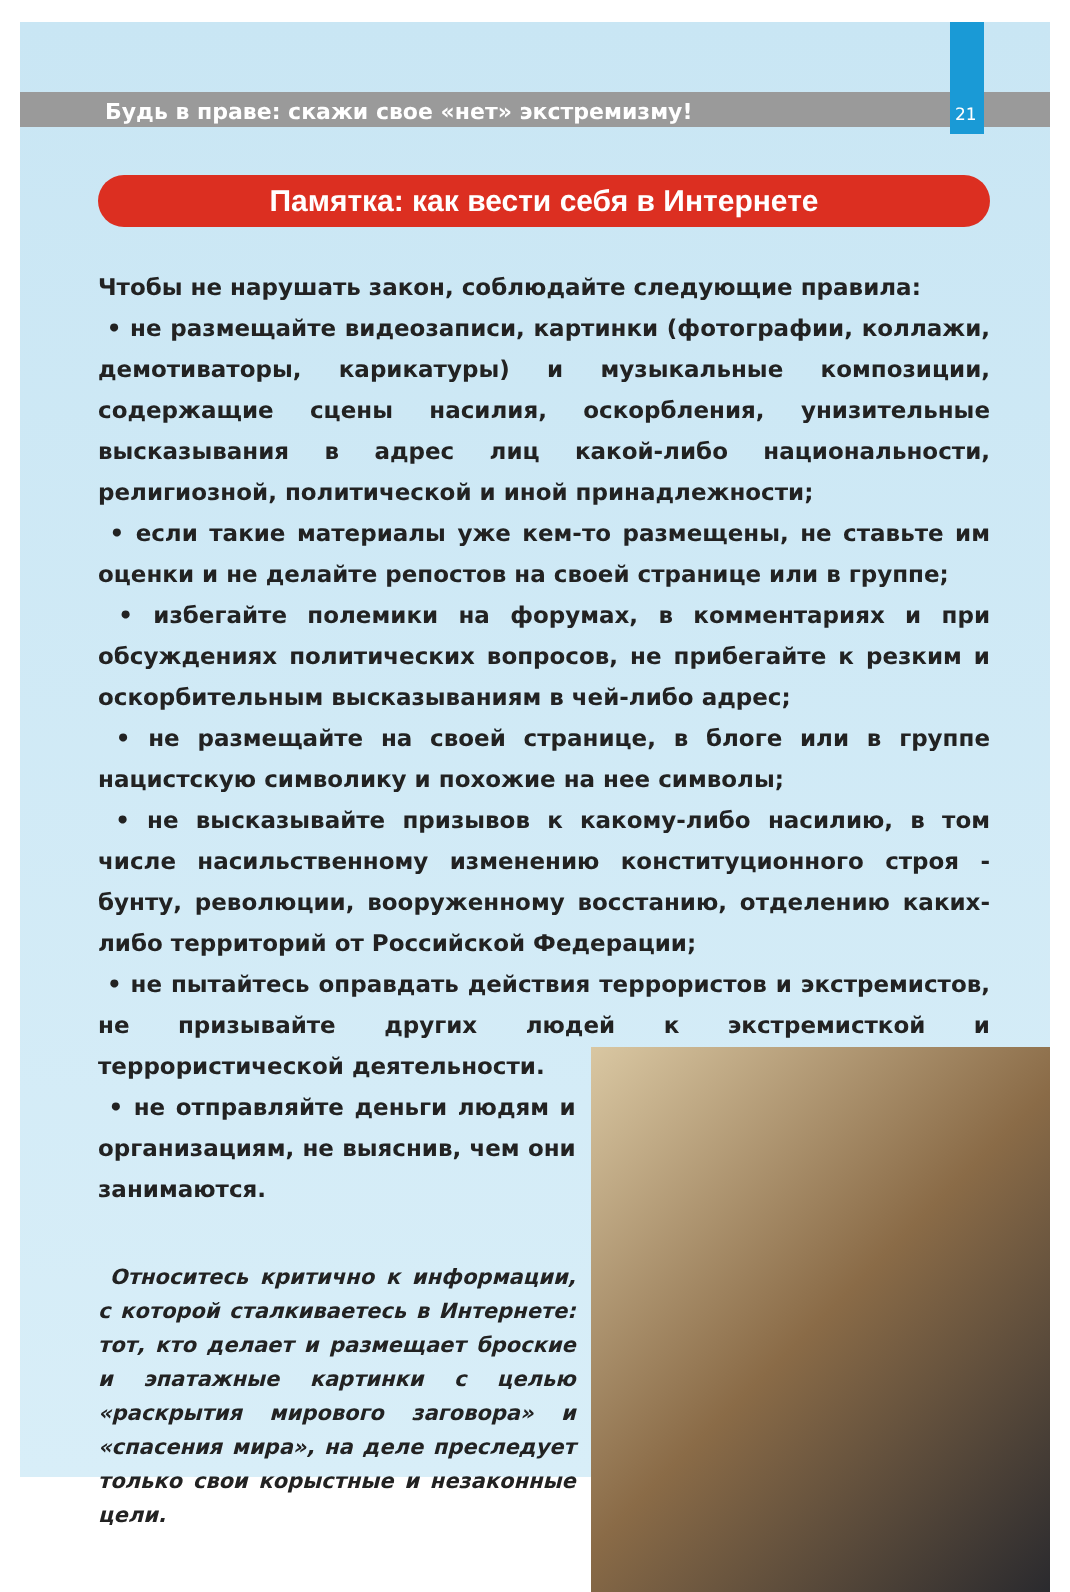Будь в праве: скажи свое «нет» экстремизму! 21
Памятка: как вести себя в Интернете
Чтобы не нарушать закон, соблюдайте следующие правила:
• не размещайте видеозаписи, картинки (фотографии, коллажи, демотиваторы, карикатуры) и музыкальные композиции, содержащие сцены насилия, оскорбления, унизительные высказывания в адрес лиц какой-либо национальности, религиозной, политической и иной принадлежности;
• если такие материалы уже кем-то размещены, не ставьте им оценки и не делайте репостов на своей странице или в группе;
• избегайте полемики на форумах, в комментариях и при обсуждениях политических вопросов, не прибегайте к резким и оскорбительным высказываниям в чей-либо адрес;
• не размещайте на своей странице, в блоге или в группе нацистскую символику и похожие на нее символы;
• не высказывайте призывов к какому-либо насилию, в том числе насильственному изменению конституционного строя - бунту, революции, вооруженному восстанию, отделению каких-либо территорий от Российской Федерации;
• не пытайтесь оправдать действия террористов и экстремистов, не призывайте других людей к экстремисткой и террористической деятельности.
• не отправляйте деньги людям и организациям, не выяснив, чем они занимаются.
Относитесь критично к информации, с которой сталкиваетесь в Интернете: тот, кто делает и размещает броские и эпатажные картинки с целью «раскрытия мирового заговора» и «спасения мира», на деле преследует только свои корыстные и незаконные цели.